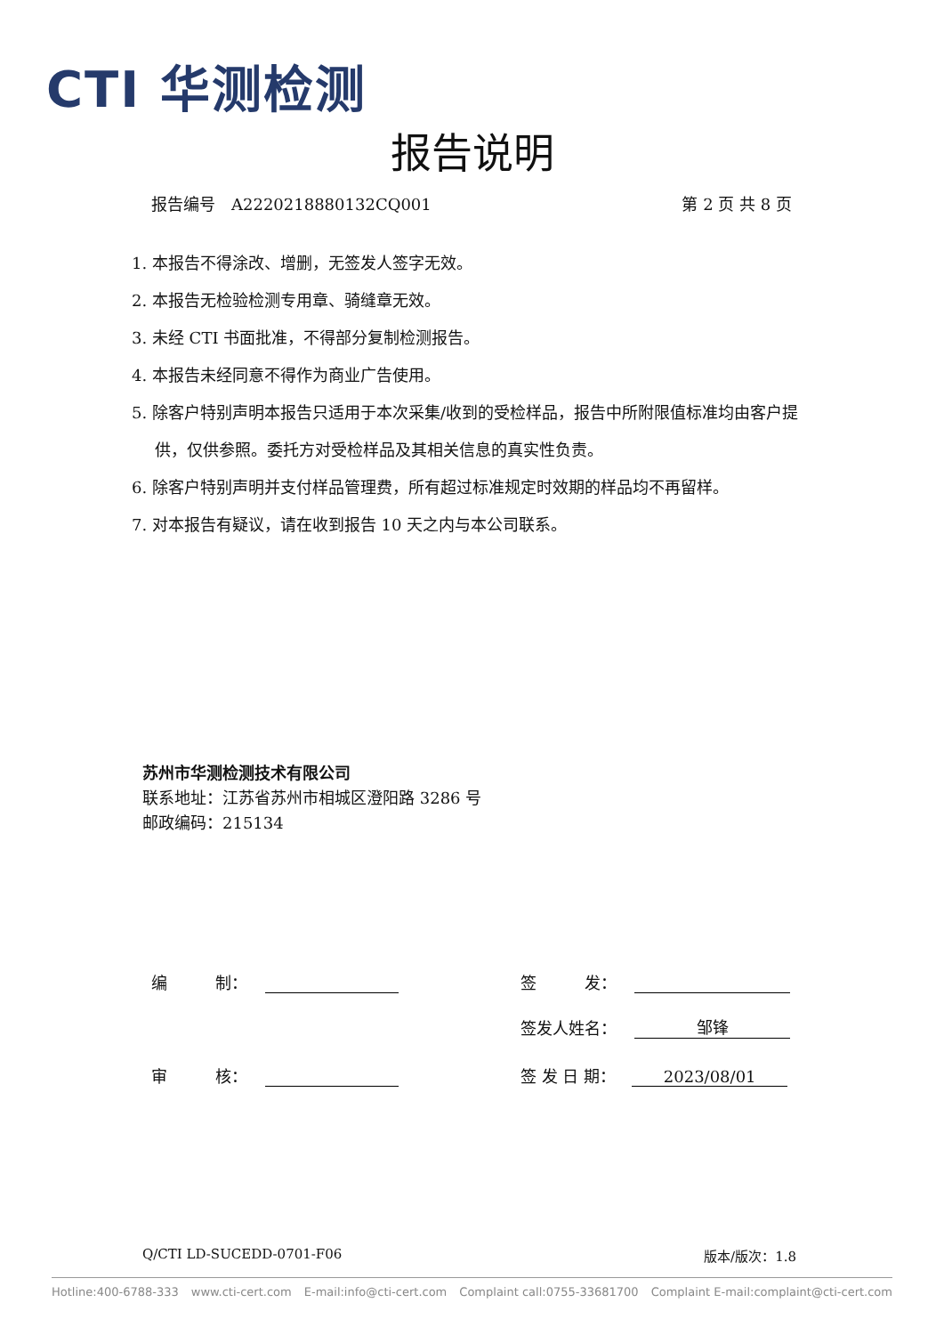CTI 华测检测
报告说明
报告编号　A2220218880132CQ001 第 2 页 共 8 页
1. 本报告不得涂改、增删，无签发人签字无效。
2. 本报告无检验检测专用章、骑缝章无效。
3. 未经 CTI 书面批准，不得部分复制检测报告。
4. 本报告未经同意不得作为商业广告使用。
5. 除客户特别声明本报告只适用于本次采集/收到的受检样品，报告中所附限值标准均由客户提供，仅供参照。委托方对受检样品及其相关信息的真实性负责。
6. 除客户特别声明并支付样品管理费，所有超过标准规定时效期的样品均不再留样。
7. 对本报告有疑议，请在收到报告 10 天之内与本公司联系。
苏州市华测检测技术有限公司
联系地址：江苏省苏州市相城区澄阳路 3286 号
邮政编码：215134
编　　　制：
审　　　核：
签　　　发：
签发人姓名： 邹锋
签 发 日 期： 2023/08/01
Q/CTI LD-SUCEDD-0701-F06 版本/版次：1.8
Hotline:400-6788-333 www.cti-cert.com E-mail:info@cti-cert.com Complaint call:0755-33681700 Complaint E-mail:complaint@cti-cert.com